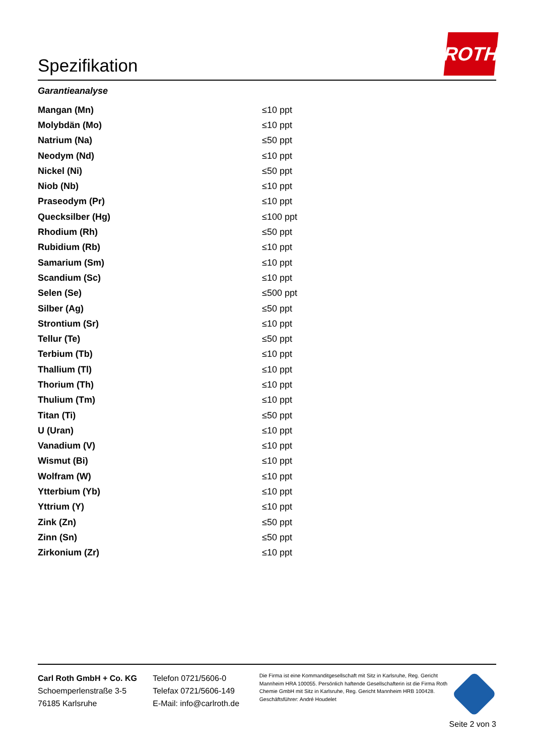Spezifikation
ROTH
Garantieanalyse
| Mangan (Mn) | ≤10 ppt |
| Molybdän (Mo) | ≤10 ppt |
| Natrium (Na) | ≤50 ppt |
| Neodym (Nd) | ≤10 ppt |
| Nickel (Ni) | ≤50 ppt |
| Niob (Nb) | ≤10 ppt |
| Praseodym (Pr) | ≤10 ppt |
| Quecksilber (Hg) | ≤100 ppt |
| Rhodium (Rh) | ≤50 ppt |
| Rubidium (Rb) | ≤10 ppt |
| Samarium (Sm) | ≤10 ppt |
| Scandium (Sc) | ≤10 ppt |
| Selen (Se) | ≤500 ppt |
| Silber (Ag) | ≤50 ppt |
| Strontium (Sr) | ≤10 ppt |
| Tellur (Te) | ≤50 ppt |
| Terbium (Tb) | ≤10 ppt |
| Thallium (Tl) | ≤10 ppt |
| Thorium (Th) | ≤10 ppt |
| Thulium (Tm) | ≤10 ppt |
| Titan (Ti) | ≤50 ppt |
| U (Uran) | ≤10 ppt |
| Vanadium (V) | ≤10 ppt |
| Wismut (Bi) | ≤10 ppt |
| Wolfram (W) | ≤10 ppt |
| Ytterbium (Yb) | ≤10 ppt |
| Yttrium (Y) | ≤10 ppt |
| Zink (Zn) | ≤50 ppt |
| Zinn (Sn) | ≤50 ppt |
| Zirkonium (Zr) | ≤10 ppt |
Carl Roth GmbH + Co. KG
Schoemperlenstraße 3-5
76185 Karlsruhe
Telefon 0721/5606-0
Telefax 0721/5606-149
E-Mail: info@carlroth.de
Die Firma ist eine Kommanditgesellschaft mit Sitz in Karlsruhe, Reg. Gericht Mannheim HRA 100055. Persönlich haftende Gesellschafterin ist die Firma Roth Chemie GmbH mit Sitz in Karlsruhe, Reg. Gericht Mannheim HRB 100428. Geschäftsführer: André Houdelet
Seite 2 von 3